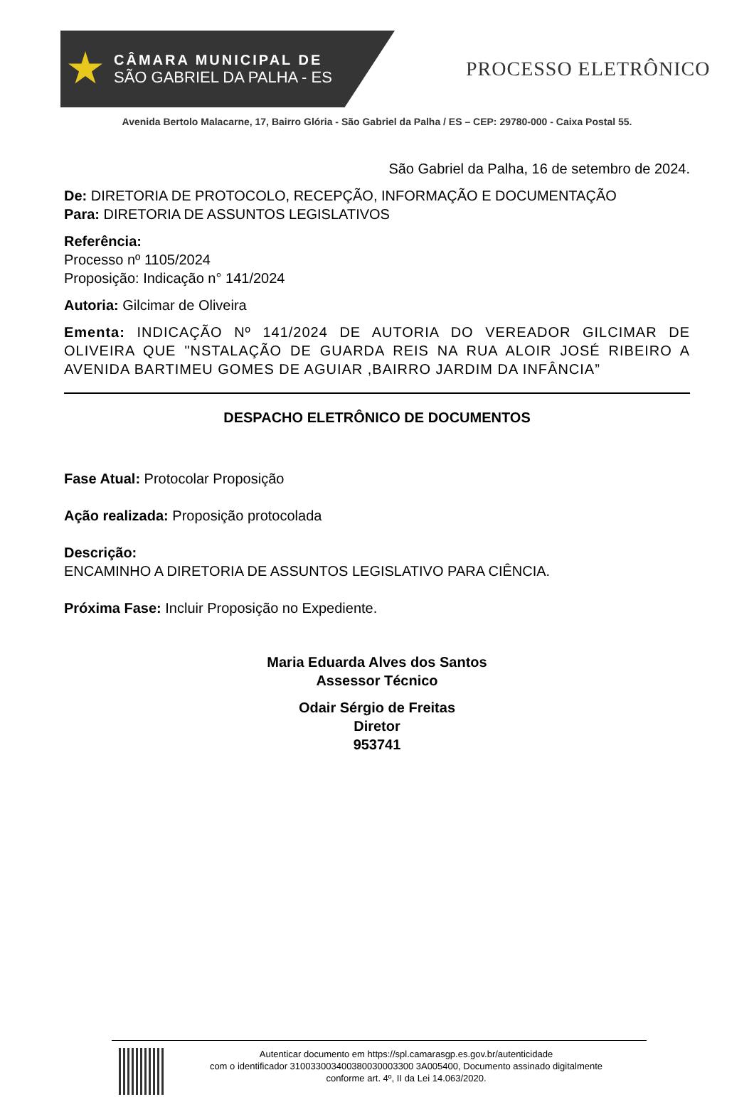CÂMARA MUNICIPAL DE
SÃO GABRIEL DA PALHA - ES
PROCESSO ELETRÔNICO
Avenida Bertolo Malacarne, 17, Bairro Glória - São Gabriel da Palha / ES – CEP: 29780-000 - Caixa Postal 55.
São Gabriel da Palha, 16 de setembro de 2024.
De: DIRETORIA DE PROTOCOLO, RECEPÇÃO, INFORMAÇÃO E DOCUMENTAÇÃO
Para: DIRETORIA DE ASSUNTOS LEGISLATIVOS
Referência:
Processo nº 1105/2024
Proposição: Indicação n° 141/2024
Autoria: Gilcimar de Oliveira
Ementa: INDICAÇÃO Nº 141/2024 DE AUTORIA DO VEREADOR GILCIMAR DE OLIVEIRA QUE "NSTALAÇÃO DE GUARDA REIS NA RUA ALOIR JOSÉ RIBEIRO A AVENIDA BARTIMEU GOMES DE AGUIAR ,BAIRRO JARDIM DA INFÂNCIA”
DESPACHO ELETRÔNICO DE DOCUMENTOS
Fase Atual: Protocolar Proposição
Ação realizada: Proposição protocolada
Descrição:
ENCAMINHO A DIRETORIA DE ASSUNTOS LEGISLATIVO PARA CIÊNCIA.
Próxima Fase: Incluir Proposição no Expediente.
Maria Eduarda Alves dos Santos
Assessor Técnico
Odair Sérgio de Freitas
Diretor
953741
Autenticar documento em https://spl.camarasgp.es.gov.br/autenticidade
com o identificador 310033003400380030003300 3A005400, Documento assinado digitalmente
conforme art. 4º, II da Lei 14.063/2020.